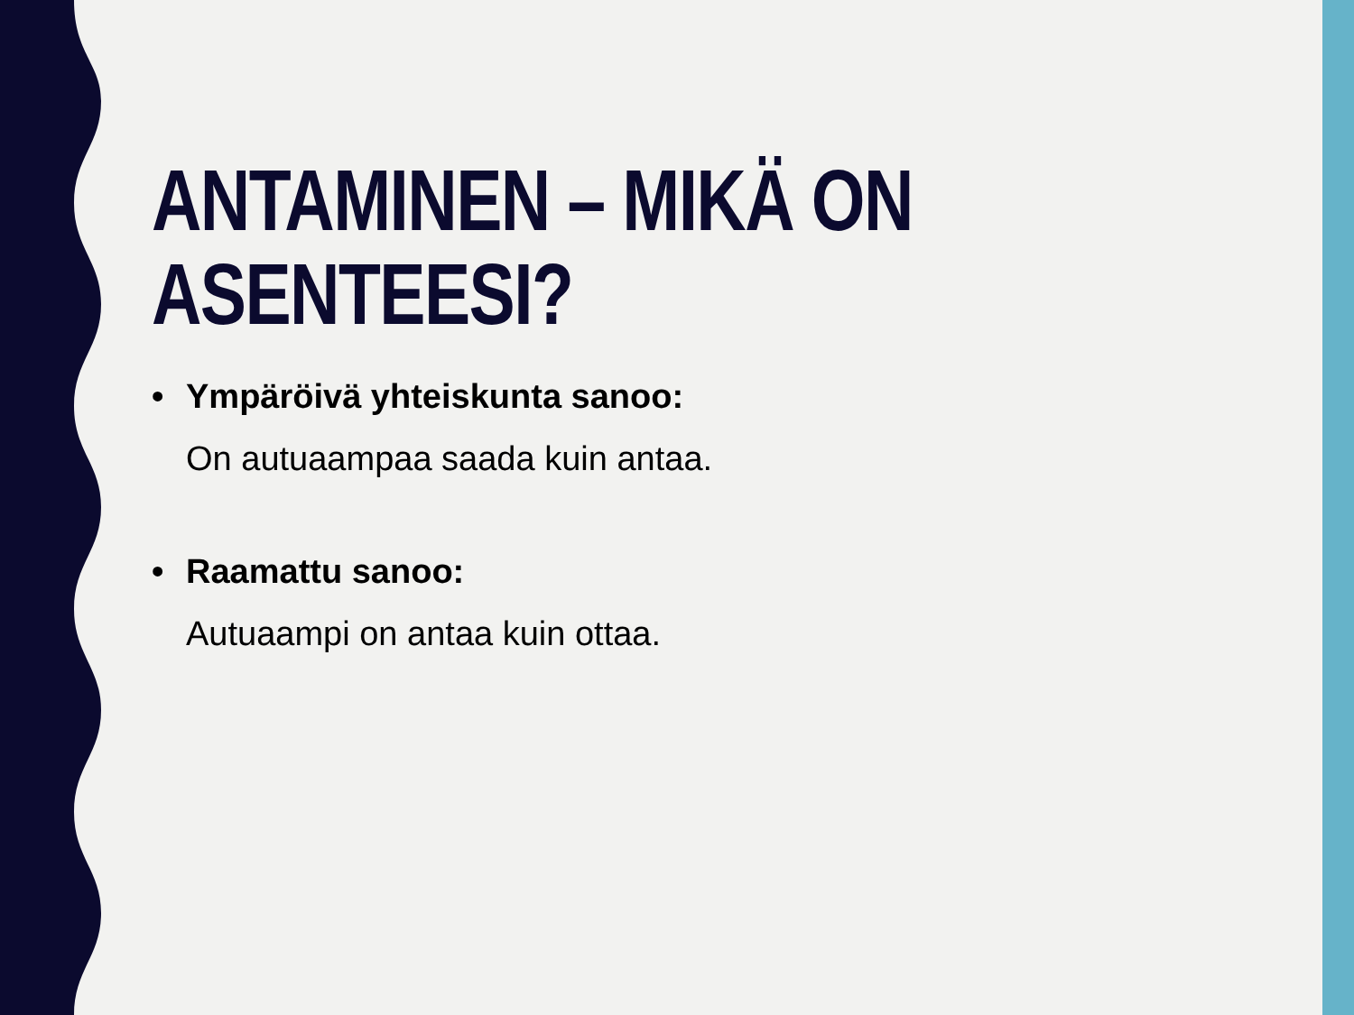ANTAMINEN – MIKÄ ON ASENTEESI?
• Ympäröivä yhteiskunta sanoo:
On autuaampaa saada kuin antaa.
• Raamattu sanoo:
Autuaampi on antaa kuin ottaa.